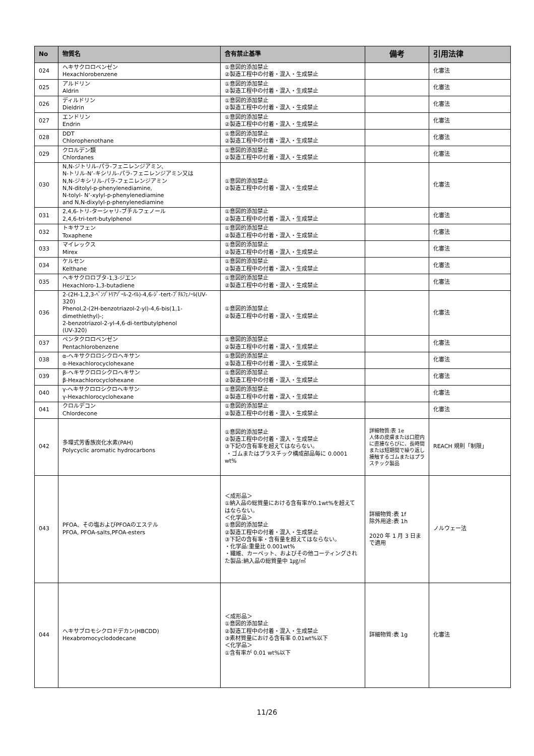| No | 物質名 | 含有禁止基準 | 備考 | 引用法律 |
| --- | --- | --- | --- | --- |
| 024 | ヘキサクロロベンゼン Hexachlorobenzene | ①意図的添加禁止 ②製造工程中の付着・混入・生成禁止 | | 化審法 |
| 025 | アルドリン Aldrin | ①意図的添加禁止 ②製造工程中の付着・混入・生成禁止 | | 化審法 |
| 026 | ディルドリン Dieldrin | ①意図的添加禁止 ②製造工程中の付着・混入・生成禁止 | | 化審法 |
| 027 | エンドリン Endrin | ①意図的添加禁止 ②製造工程中の付着・混入・生成禁止 | | 化審法 |
| 028 | DDT Chlorophenothane | ①意図的添加禁止 ②製造工程中の付着・混入・生成禁止 | | 化審法 |
| 029 | クロルデン類 Chlordanes | ①意図的添加禁止 ②製造工程中の付着・混入・生成禁止 | | 化審法 |
| 030 | N,N-ジトリル-パラ-フェニレンジアミン、 N-トリル-N’-キシリル-パラ-フェニレンジアミン又は N,N-ジキシリル-パラ-フェニレンジアミン N,N-ditolyl-p-phenylenediamine, N-tolyl- N’-xylyl-p-phenylenediamine and N,N-dixylyl-p-phenylenediamine | ①意図的添加禁止 ②製造工程中の付着・混入・生成禁止 | | 化審法 |
| 031 | 2,4,6-トリ-ターシャリ-ブチルフェノール 2,4,6-tri-tert-butylphenol | ①意図的添加禁止 ②製造工程中の付着・混入・生成禁止 | | 化審法 |
| 032 | トキサフェン Toxaphene | ①意図的添加禁止 ②製造工程中の付着・混入・生成禁止 | | 化審法 |
| 033 | マイレックス Mirex | ①意図的添加禁止 ②製造工程中の付着・混入・生成禁止 | | 化審法 |
| 034 | ケルセン Kelthane | ①意図的添加禁止 ②製造工程中の付着・混入・生成禁止 | | 化審法 |
| 035 | ヘキサクロロブタ-1,3-ジエン Hexachloro-1,3-butadiene | ①意図的添加禁止 ②製造工程中の付着・混入・生成禁止 | | 化審法 |
| 036 | 2-(2H-1,2,3-ﾍﾞﾝｿﾞﾄﾘｱｿﾞｰﾙ-2-ｲﾙ)-4,6-ｼﾞ-tert-ﾌﾞﾁﾙﾌｪﾉｰﾙ(UV-320) Phenol,2-(2H-benzotriazol-2-yl)-4,6-bis(1,1-dimethlethyl)-; 2-benzotriazol-2-yl-4,6-di-tertbutylphenol (UV-320) | ①意図的添加禁止 ②製造工程中の付着・混入・生成禁止 | | 化審法 |
| 037 | ペンタクロロベンゼン Pentachlorobenzene | ①意図的添加禁止 ②製造工程中の付着・混入・生成禁止 | | 化審法 |
| 038 | α-ヘキサクロロシクロヘキサン α-Hexachlorocyclohexane | ①意図的添加禁止 ②製造工程中の付着・混入・生成禁止 | | 化審法 |
| 039 | β-ヘキサクロロシクロヘキサン β-Hexachlorocyclohexane | ①意図的添加禁止 ②製造工程中の付着・混入・生成禁止 | | 化審法 |
| 040 | γ-ヘキサクロロシクロヘキサン γ-Hexachlorocyclohexane | ①意図的添加禁止 ②製造工程中の付着・混入・生成禁止 | | 化審法 |
| 041 | クロルデコン Chlordecone | ①意図的添加禁止 ②製造工程中の付着・混入・生成禁止 | | 化審法 |
| 042 | 多環式芳香族炭化水素(PAH) Polycyclic aromatic hydrocarbons | ①意図的添加禁止 ②製造工程中の付着・混入・生成禁止 ③下記の含有率を超えてはならない。 ・ゴムまたはプラスチック構成部品毎に 0.0001 wt% | 詳細物質:表 1e 人体の皮膚または口腔内に直接ならびに、長時間または短期間で繰り返し接触するゴムまたはプラスチック製品 | REACH 規則「制限」 |
| 043 | PFOA、その塩およびPFOAのエステル PFOA, PFOA-salts,PFOA-esters | ＜成形品＞ ①納入品の総質量における含有率が0.1wt%を超えてはならない。 ＜化学品＞ ①意図的添加禁止 ②製造工程中の付着・混入・生成禁止 ③下記の含有率・含有量を超えてはならない。 ・化学品:重量比 0.001wt% ・繊維、カーペット、およびその他コーティングされた製品:納入品の総質量中 1㎍/㎡ | 詳細物質:表 1f 除外用途:表 1h 2020 年 1 月 3 日まで適用 | ノルウェー法 |
| 044 | ヘキサブロモシクロドデカン(HBCDD) Hexabromocyclododecane | ＜成形品＞ ①意図的添加禁止 ②製造工程中の付着・混入・生成禁止 ③素材質量における含有率 0.01wt%以下 ＜化学品＞ ①含有率が 0.01 wt%以下 | 詳細物質:表 1g | 化審法 |
11/26